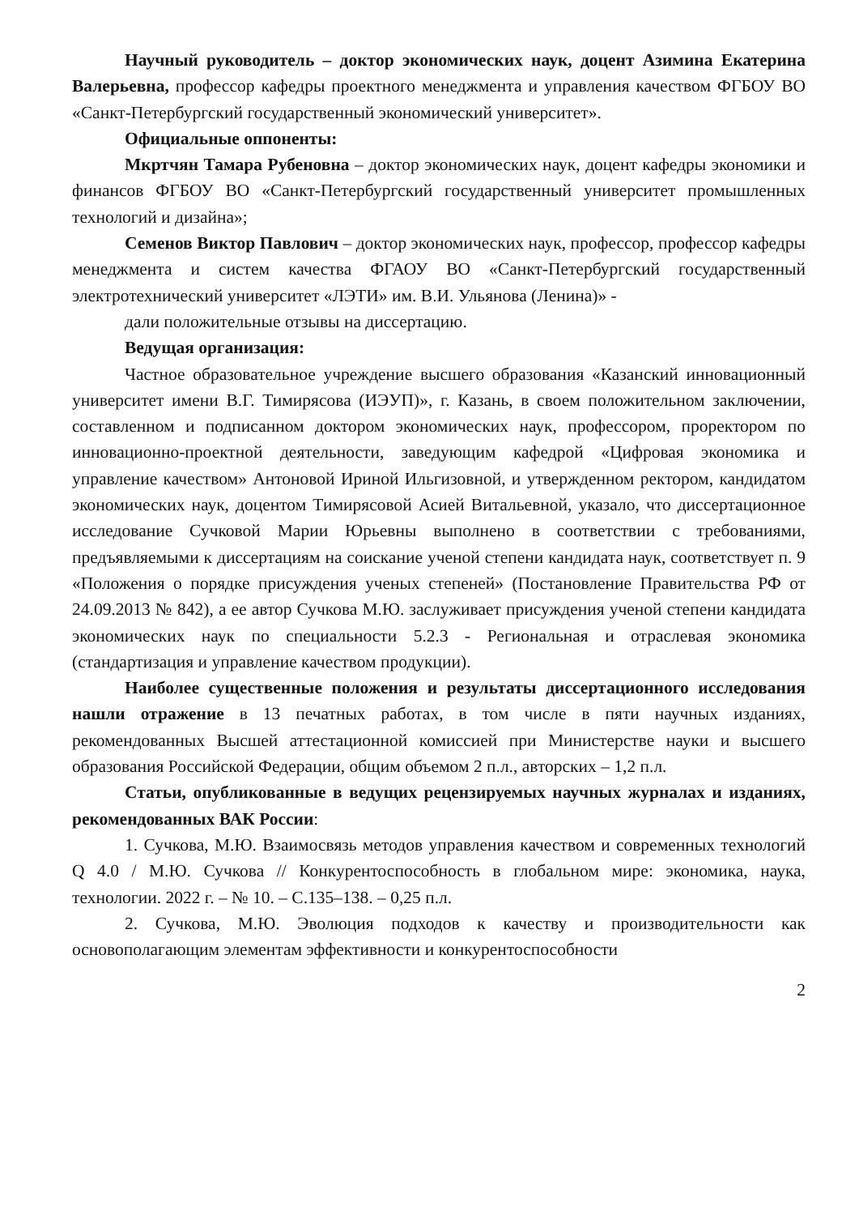Научный руководитель – доктор экономических наук, доцент Азимина Екатерина Валерьевна, профессор кафедры проектного менеджмента и управления качеством ФГБОУ ВО «Санкт-Петербургский государственный экономический университет».
Официальные оппоненты:
Мкртчян Тамара Рубеновна – доктор экономических наук, доцент кафедры экономики и финансов ФГБОУ ВО «Санкт-Петербургский государственный университет промышленных технологий и дизайна»;
Семенов Виктор Павлович – доктор экономических наук, профессор, профессор кафедры менеджмента и систем качества ФГАОУ ВО «Санкт-Петербургский государственный электротехнический университет «ЛЭТИ» им. В.И. Ульянова (Ленина)» -
дали положительные отзывы на диссертацию.
Ведущая организация:
Частное образовательное учреждение высшего образования «Казанский инновационный университет имени В.Г. Тимирясова (ИЭУП)», г. Казань, в своем положительном заключении, составленном и подписанном доктором экономических наук, профессором, проректором по инновационно-проектной деятельности, заведующим кафедрой «Цифровая экономика и управление качеством» Антоновой Ириной Ильгизовной, и утвержденном ректором, кандидатом экономических наук, доцентом Тимирясовой Асией Витальевной, указало, что диссертационное исследование Сучковой Марии Юрьевны выполнено в соответствии с требованиями, предъявляемыми к диссертациям на соискание ученой степени кандидата наук, соответствует п. 9 «Положения о порядке присуждения ученых степеней» (Постановление Правительства РФ от 24.09.2013 № 842), а ее автор Сучкова М.Ю. заслуживает присуждения ученой степени кандидата экономических наук по специальности 5.2.3 - Региональная и отраслевая экономика (стандартизация и управление качеством продукции).
Наиболее существенные положения и результаты диссертационного исследования нашли отражение в 13 печатных работах, в том числе в пяти научных изданиях, рекомендованных Высшей аттестационной комиссией при Министерстве науки и высшего образования Российской Федерации, общим объемом 2 п.л., авторских – 1,2 п.л.
Статьи, опубликованные в ведущих рецензируемых научных журналах и изданиях, рекомендованных ВАК России:
1. Сучкова, М.Ю. Взаимосвязь методов управления качеством и современных технологий Q 4.0 / М.Ю. Сучкова // Конкурентоспособность в глобальном мире: экономика, наука, технологии. 2022 г. – № 10. – С.135–138. – 0,25 п.л.
2. Сучкова, М.Ю. Эволюция подходов к качеству и производительности как основополагающим элементам эффективности и конкурентоспособности
2